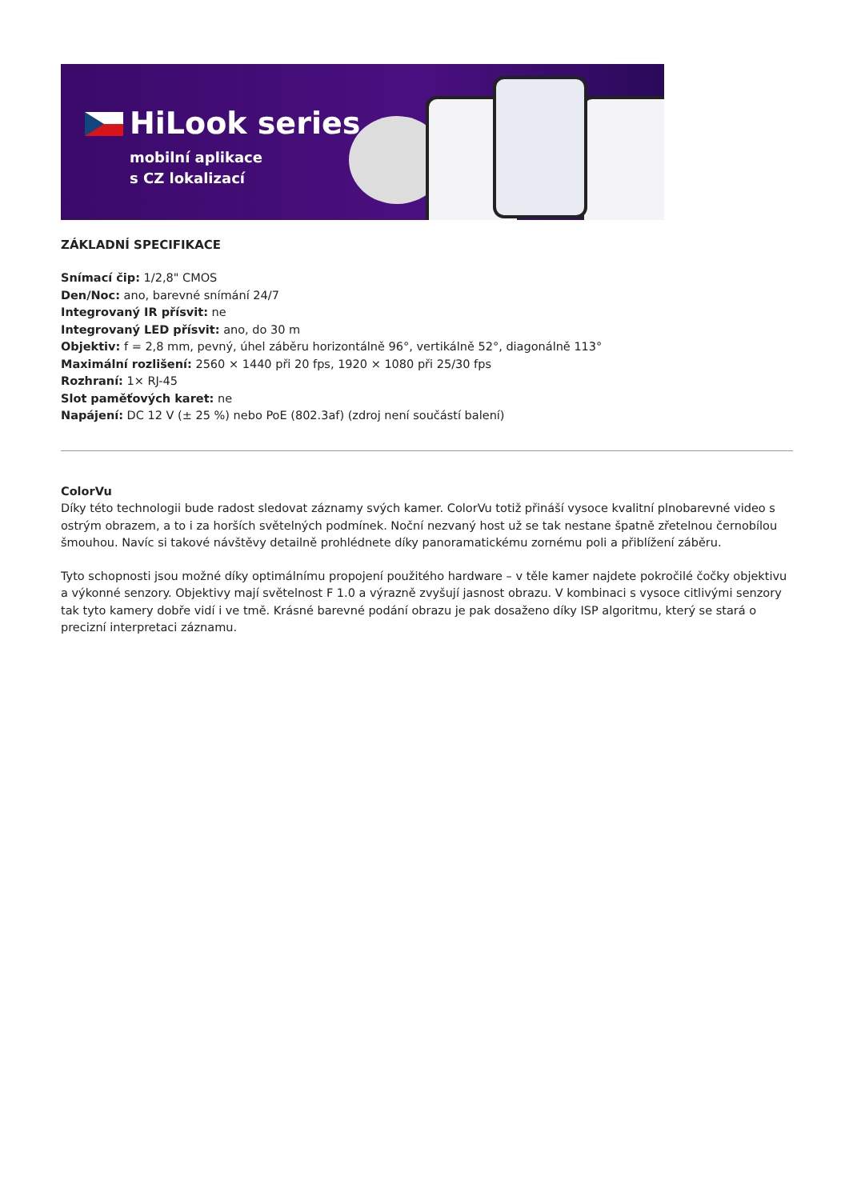HiLook series
mobilní aplikace
s CZ lokalizací
ZÁKLADNÍ SPECIFIKACE
Snímací čip: 1/2,8" CMOS
Den/Noc: ano, barevné snímání 24/7
Integrovaný IR přísvit: ne
Integrovaný LED přísvit: ano, do 30 m
Objektiv: f = 2,8 mm, pevný, úhel záběru horizontálně 96°, vertikálně 52°, diagonálně 113°
Maximální rozlišení: 2560 × 1440 při 20 fps, 1920 × 1080 při 25/30 fps
Rozhraní: 1× RJ-45
Slot paměťových karet: ne
Napájení: DC 12 V (± 25 %) nebo PoE (802.3af) (zdroj není součástí balení)
ColorVu
Díky této technologii bude radost sledovat záznamy svých kamer. ColorVu totiž přináší vysoce kvalitní plnobarevné video s ostrým obrazem, a to i za horších světelných podmínek. Noční nezvaný host už se tak nestane špatně zřetelnou černobílou šmouhou. Navíc si takové návštěvy detailně prohlédnete díky panoramatickému zornému poli a přiblížení záběru.
Tyto schopnosti jsou možné díky optimálnímu propojení použitého hardware – v těle kamer najdete pokročilé čočky objektivu a výkonné senzory. Objektivy mají světelnost F 1.0 a výrazně zvyšují jasnost obrazu. V kombinaci s vysoce citlivými senzory tak tyto kamery dobře vidí i ve tmě. Krásné barevné podání obrazu je pak dosaženo díky ISP algoritmu, který se stará o precizní interpretaci záznamu.